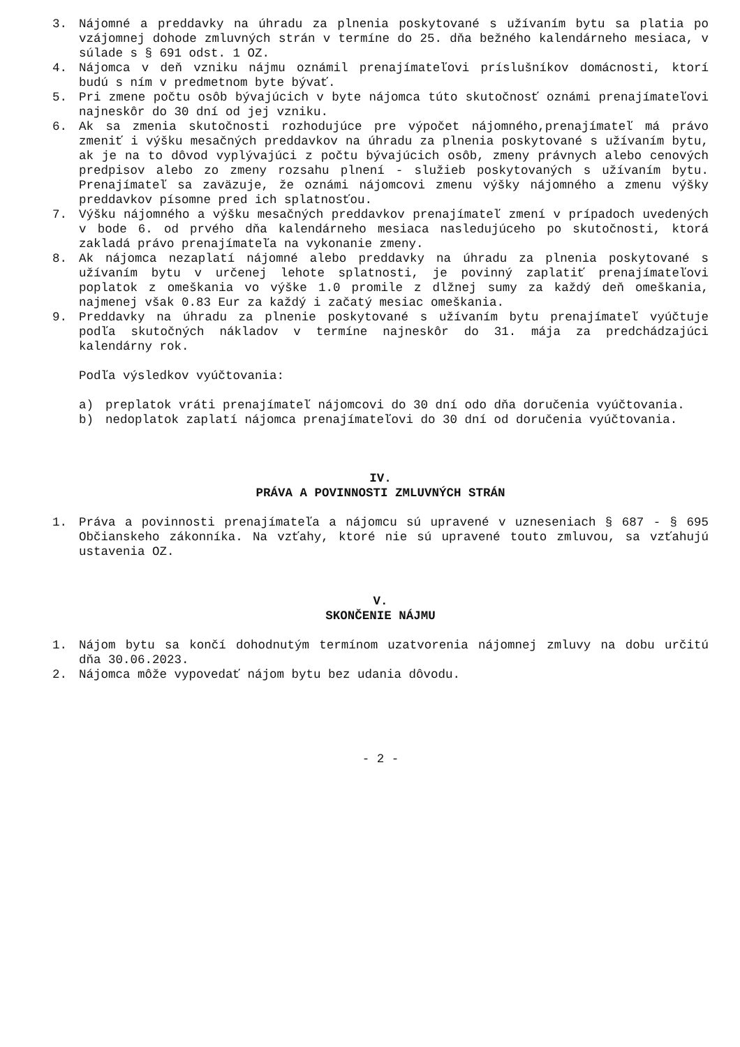3. Nájomné a preddavky na úhradu za plnenia poskytované s užívaním bytu sa platia po vzájomnej dohode zmluvných strán v termíne do 25. dňa bežného kalendárneho mesiaca, v súlade s § 691 odst. 1 OZ.
4. Nájomca v deň vzniku nájmu oznámil prenajímateľovi príslušníkov domácnosti, ktorí budú s ním v predmetnom byte bývať.
5. Pri zmene počtu osôb bývajúcich v byte nájomca túto skutočnosť oznámi prenajímateľovi najneskôr do 30 dní od jej vzniku.
6. Ak sa zmenia skutočnosti rozhodujúce pre výpočet nájomného,prenajímateľ má právo zmeniť i výšku mesačných preddavkov na úhradu za plnenia poskytované s užívaním bytu, ak je na to dôvod vyplývajúci z počtu bývajúcich osôb, zmeny právnych alebo cenových predpisov alebo zo zmeny rozsahu plnení - služieb poskytovaných s užívaním bytu. Prenajímateľ sa zaväzuje, že oznámi nájomcovi zmenu výšky nájomného a zmenu výšky preddavkov písomne pred ich splatnosťou.
7. Výšku nájomného a výšku mesačných preddavkov prenajímateľ zmení v prípadoch uvedených v bode 6. od prvého dňa kalendárneho mesiaca nasledujúceho po skutočnosti, ktorá zakladá právo prenajímateľa na vykonanie zmeny.
8. Ak nájomca nezaplatí nájomné alebo preddavky na úhradu za plnenia poskytované s užívaním bytu v určenej lehote splatnosti, je povinný zaplatiť prenajímateľovi poplatok z omeškania vo výške 1.0 promile z dlžnej sumy za každý deň omeškania, najmenej však 0.83 Eur za každý i začatý mesiac omeškania.
9. Preddavky na úhradu za plnenie poskytované s užívaním bytu prenajímateľ vyúčtuje podľa skutočných nákladov v termíne najneskôr do 31. mája za predchádzajúci kalendárny rok.
Podľa výsledkov vyúčtovania:
a) preplatok vráti prenajímateľ nájomcovi do 30 dní odo dňa doručenia vyúčtovania.
b) nedoplatok zaplatí nájomca prenajímateľovi do 30 dní od doručenia vyúčtovania.
IV.
PRÁVA A POVINNOSTI ZMLUVNÝCH STRÁN
1. Práva a povinnosti prenajímateľa a nájomcu sú upravené v uzneseniach § 687 - § 695 Občianskeho zákonníka. Na vzťahy, ktoré nie sú upravené touto zmluvou, sa vzťahujú ustavenia OZ.
V.
SKONČENIE NÁJMU
1. Nájom bytu sa končí dohodnutým termínom uzatvorenia nájomnej zmluvy na dobu určitú dňa 30.06.2023.
2. Nájomca môže vypovedať nájom bytu bez udania dôvodu.
- 2 -